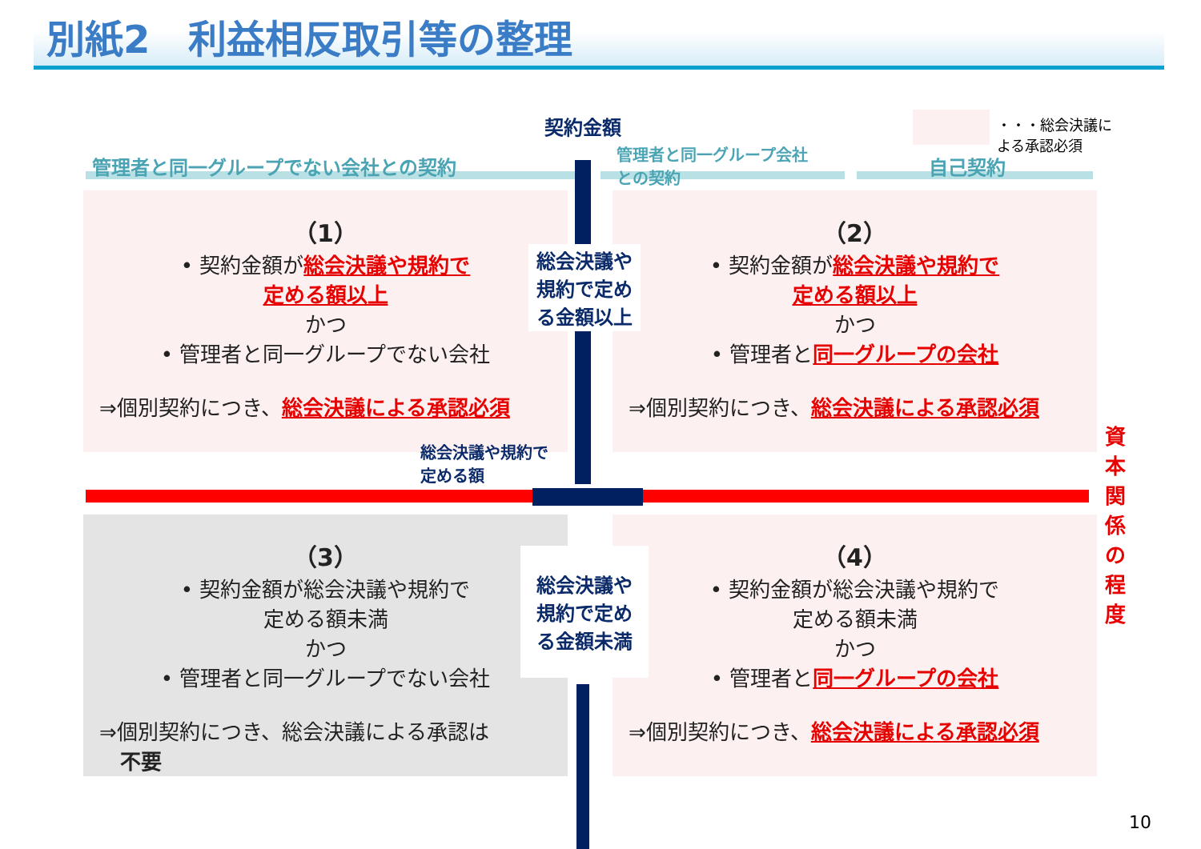別紙2　利益相反取引等の整理
契約金額
・・・総会決議に
よる承認必須
管理者と同一グループでない会社との契約
管理者と同一グループ会社
との契約
自己契約
（1）
• 契約金額が総会決議や規約で
定める額以上
かつ
• 管理者と同一グループでない会社
⇒個別契約につき、総会決議による承認必須
（2）
• 契約金額が総会決議や規約で
定める額以上
かつ
• 管理者と同一グループの会社
⇒個別契約につき、総会決議による承認必須
総会決議や
規約で定め
る金額以上
総会決議や規約で
定める額
資本関係の程度
（3）
• 契約金額が総会決議や規約で
定める額未満
かつ
• 管理者と同一グループでない会社
⇒個別契約につき、総会決議による承認は
　不要
（4）
• 契約金額が総会決議や規約で
定める額未満
かつ
• 管理者と同一グループの会社
⇒個別契約につき、総会決議による承認必須
総会決議や
規約で定め
る金額未満
10